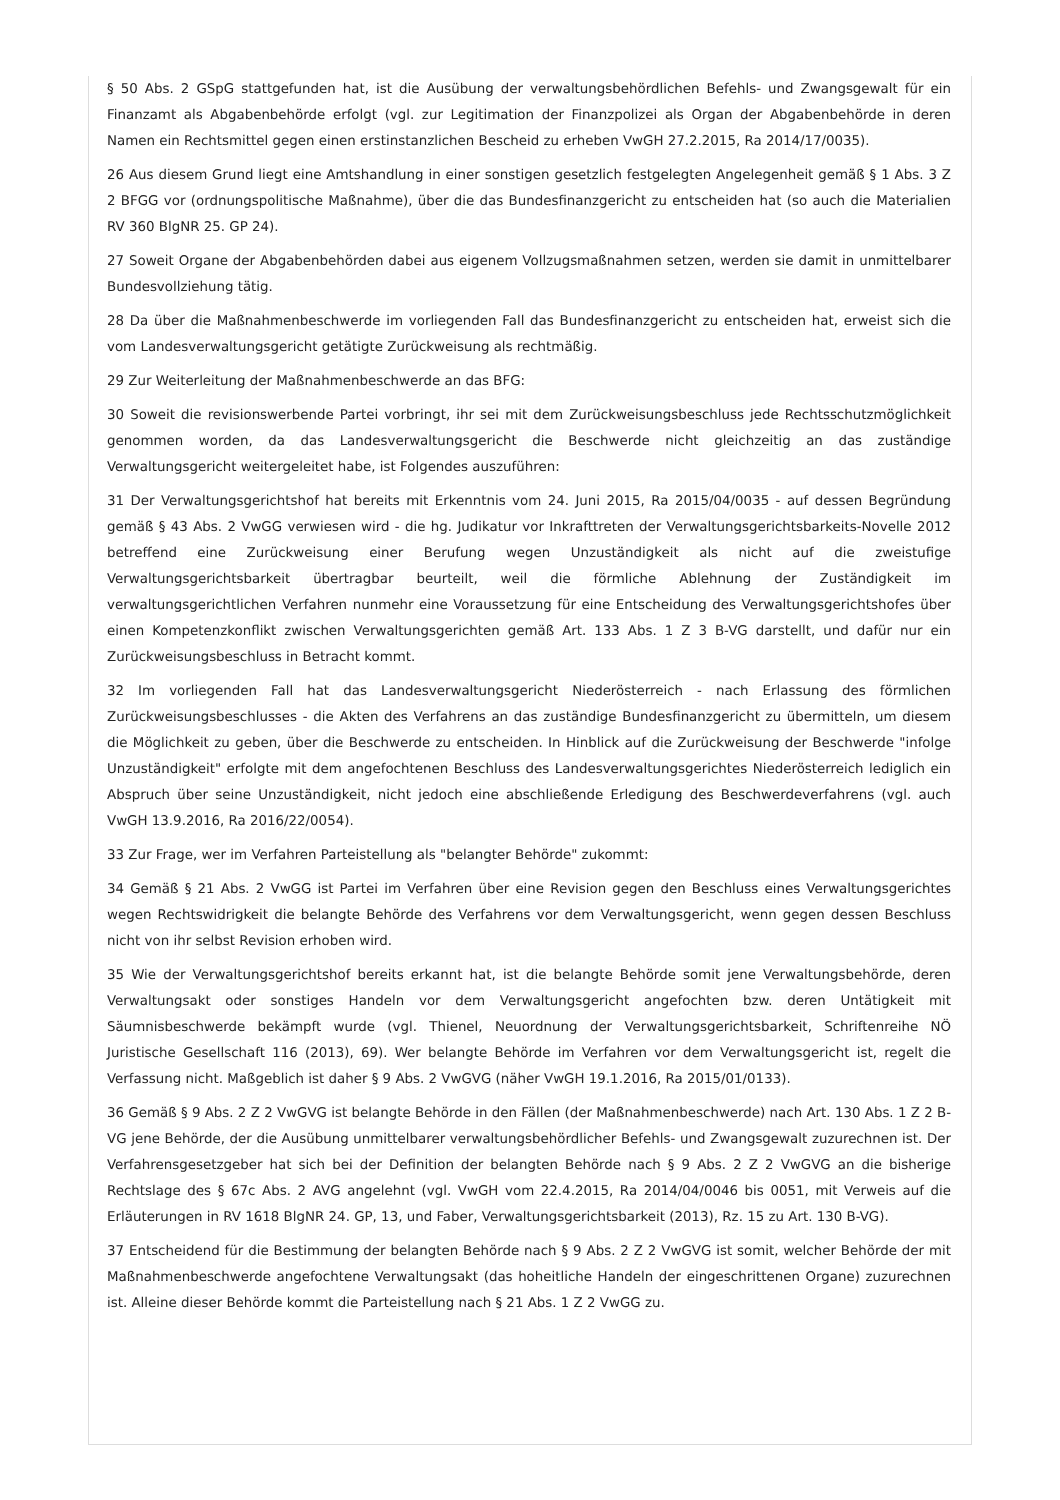§ 50 Abs. 2 GSpG stattgefunden hat, ist die Ausübung der verwaltungsbehördlichen Befehls- und Zwangsgewalt für ein Finanzamt als Abgabenbehörde erfolgt (vgl. zur Legitimation der Finanzpolizei als Organ der Abgabenbehörde in deren Namen ein Rechtsmittel gegen einen erstinstanzlichen Bescheid zu erheben VwGH 27.2.2015, Ra 2014/17/0035).
26 Aus diesem Grund liegt eine Amtshandlung in einer sonstigen gesetzlich festgelegten Angelegenheit gemäß § 1 Abs. 3 Z 2 BFGG vor (ordnungspolitische Maßnahme), über die das Bundesfinanzgericht zu entscheiden hat (so auch die Materialien RV 360 BlgNR 25. GP 24).
27 Soweit Organe der Abgabenbehörden dabei aus eigenem Vollzugsmaßnahmen setzen, werden sie damit in unmittelbarer Bundesvollziehung tätig.
28 Da über die Maßnahmenbeschwerde im vorliegenden Fall das Bundesfinanzgericht zu entscheiden hat, erweist sich die vom Landesverwaltungsgericht getätigte Zurückweisung als rechtmäßig.
29 Zur Weiterleitung der Maßnahmenbeschwerde an das BFG:
30 Soweit die revisionswerbende Partei vorbringt, ihr sei mit dem Zurückweisungsbeschluss jede Rechtsschutzmöglichkeit genommen worden, da das Landesverwaltungsgericht die Beschwerde nicht gleichzeitig an das zuständige Verwaltungsgericht weitergeleitet habe, ist Folgendes auszuführen:
31 Der Verwaltungsgerichtshof hat bereits mit Erkenntnis vom 24. Juni 2015, Ra 2015/04/0035 - auf dessen Begründung gemäß § 43 Abs. 2 VwGG verwiesen wird - die hg. Judikatur vor Inkrafttreten der Verwaltungsgerichtsbarkeits-Novelle 2012 betreffend eine Zurückweisung einer Berufung wegen Unzuständigkeit als nicht auf die zweistufige Verwaltungsgerichtsbarkeit übertragbar beurteilt, weil die förmliche Ablehnung der Zuständigkeit im verwaltungsgerichtlichen Verfahren nunmehr eine Voraussetzung für eine Entscheidung des Verwaltungsgerichtshofes über einen Kompetenzkonflikt zwischen Verwaltungsgerichten gemäß Art. 133 Abs. 1 Z 3 B-VG darstellt, und dafür nur ein Zurückweisungsbeschluss in Betracht kommt.
32 Im vorliegenden Fall hat das Landesverwaltungsgericht Niederösterreich - nach Erlassung des förmlichen Zurückweisungsbeschlusses - die Akten des Verfahrens an das zuständige Bundesfinanzgericht zu übermitteln, um diesem die Möglichkeit zu geben, über die Beschwerde zu entscheiden. In Hinblick auf die Zurückweisung der Beschwerde "infolge Unzuständigkeit" erfolgte mit dem angefochtenen Beschluss des Landesverwaltungsgerichtes Niederösterreich lediglich ein Abspruch über seine Unzuständigkeit, nicht jedoch eine abschließende Erledigung des Beschwerdeverfahrens (vgl. auch VwGH 13.9.2016, Ra 2016/22/0054).
33 Zur Frage, wer im Verfahren Parteistellung als "belangter Behörde" zukommt:
34 Gemäß § 21 Abs. 2 VwGG ist Partei im Verfahren über eine Revision gegen den Beschluss eines Verwaltungsgerichtes wegen Rechtswidrigkeit die belangte Behörde des Verfahrens vor dem Verwaltungsgericht, wenn gegen dessen Beschluss nicht von ihr selbst Revision erhoben wird.
35 Wie der Verwaltungsgerichtshof bereits erkannt hat, ist die belangte Behörde somit jene Verwaltungsbehörde, deren Verwaltungsakt oder sonstiges Handeln vor dem Verwaltungsgericht angefochten bzw. deren Untätigkeit mit Säumnisbeschwerde bekämpft wurde (vgl. Thienel, Neuordnung der Verwaltungsgerichtsbarkeit, Schriftenreihe NÖ Juristische Gesellschaft 116 (2013), 69). Wer belangte Behörde im Verfahren vor dem Verwaltungsgericht ist, regelt die Verfassung nicht. Maßgeblich ist daher § 9 Abs. 2 VwGVG (näher VwGH 19.1.2016, Ra 2015/01/0133).
36 Gemäß § 9 Abs. 2 Z 2 VwGVG ist belangte Behörde in den Fällen (der Maßnahmenbeschwerde) nach Art. 130 Abs. 1 Z 2 B-VG jene Behörde, der die Ausübung unmittelbarer verwaltungsbehördlicher Befehls- und Zwangsgewalt zuzurechnen ist. Der Verfahrensgesetzgeber hat sich bei der Definition der belangten Behörde nach § 9 Abs. 2 Z 2 VwGVG an die bisherige Rechtslage des § 67c Abs. 2 AVG angelehnt (vgl. VwGH vom 22.4.2015, Ra 2014/04/0046 bis 0051, mit Verweis auf die Erläuterungen in RV 1618 BlgNR 24. GP, 13, und Faber, Verwaltungsgerichtsbarkeit (2013), Rz. 15 zu Art. 130 B-VG).
37 Entscheidend für die Bestimmung der belangten Behörde nach § 9 Abs. 2 Z 2 VwGVG ist somit, welcher Behörde der mit Maßnahmenbeschwerde angefochtene Verwaltungsakt (das hoheitliche Handeln der eingeschrittenen Organe) zuzurechnen ist. Alleine dieser Behörde kommt die Parteistellung nach § 21 Abs. 1 Z 2 VwGG zu.